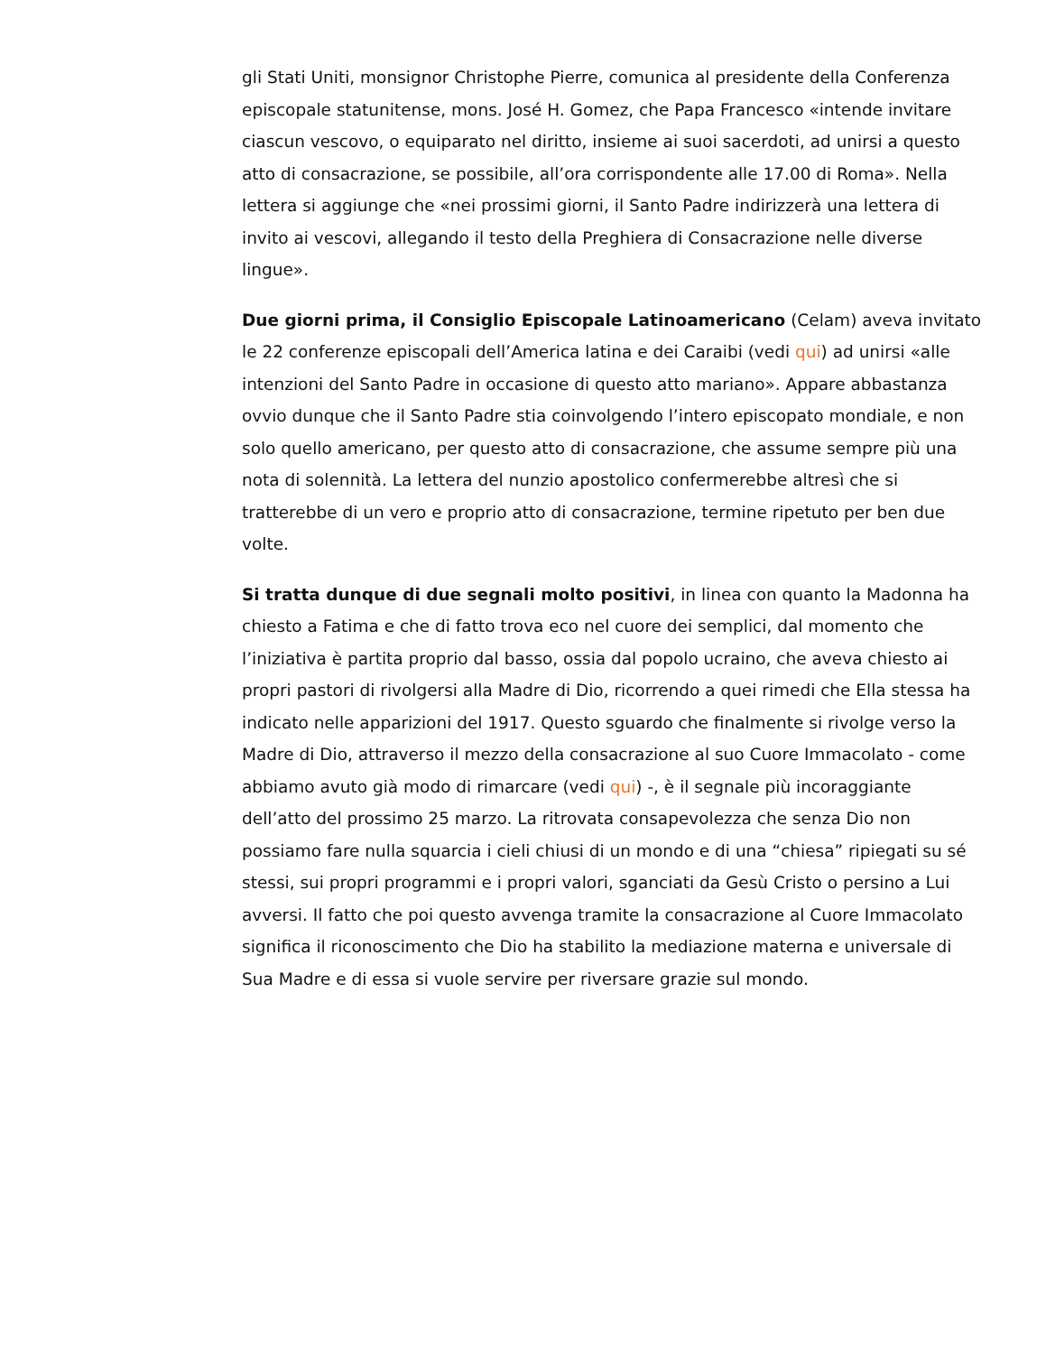gli Stati Uniti, monsignor Christophe Pierre, comunica al presidente della Conferenza episcopale statunitense, mons. José H. Gomez, che Papa Francesco «intende invitare ciascun vescovo, o equiparato nel diritto, insieme ai suoi sacerdoti, ad unirsi a questo atto di consacrazione, se possibile, all’ora corrispondente alle 17.00 di Roma». Nella lettera si aggiunge che «nei prossimi giorni, il Santo Padre indirizzerà una lettera di invito ai vescovi, allegando il testo della Preghiera di Consacrazione nelle diverse lingue».
Due giorni prima, il Consiglio Episcopale Latinoamericano (Celam) aveva invitato le 22 conferenze episcopali dell’America latina e dei Caraibi (vedi qui) ad unirsi «alle intenzioni del Santo Padre in occasione di questo atto mariano». Appare abbastanza ovvio dunque che il Santo Padre stia coinvolgendo l’intero episcopato mondiale, e non solo quello americano, per questo atto di consacrazione, che assume sempre più una nota di solennità. La lettera del nunzio apostolico confermerebbe altresì che si tratterebbe di un vero e proprio atto di consacrazione, termine ripetuto per ben due volte.
Si tratta dunque di due segnali molto positivi, in linea con quanto la Madonna ha chiesto a Fatima e che di fatto trova eco nel cuore dei semplici, dal momento che l’iniziativa è partita proprio dal basso, ossia dal popolo ucraino, che aveva chiesto ai propri pastori di rivolgersi alla Madre di Dio, ricorrendo a quei rimedi che Ella stessa ha indicato nelle apparizioni del 1917. Questo sguardo che finalmente si rivolge verso la Madre di Dio, attraverso il mezzo della consacrazione al suo Cuore Immacolato - come abbiamo avuto già modo di rimarcare (vedi qui) -, è il segnale più incoraggiante dell’atto del prossimo 25 marzo. La ritrovata consapevolezza che senza Dio non possiamo fare nulla squarcia i cieli chiusi di un mondo e di una “chiesa” ripiegati su sé stessi, sui propri programmi e i propri valori, sganciati da Gesù Cristo o persino a Lui avversi. Il fatto che poi questo avvenga tramite la consacrazione al Cuore Immacolato significa il riconoscimento che Dio ha stabilito la mediazione materna e universale di Sua Madre e di essa si vuole servire per riversare grazie sul mondo.